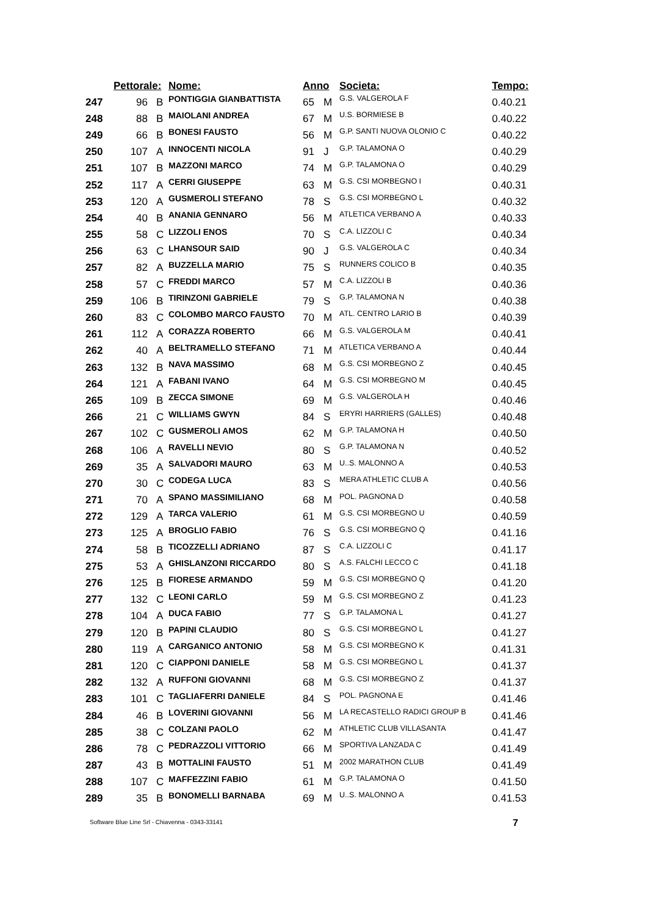| | Pettorale: | | Nome: | Anno | | Societa: | Tempo: |
| --- | --- | --- | --- | --- | --- | --- | --- |
| 247 | 96 | B | PONTIGGIA GIANBATTISTA | 65 | M | G.S. VALGEROLA F | 0.40.21 |
| 248 | 88 | B | MAIOLANI ANDREA | 67 | M | U.S. BORMIESE B | 0.40.22 |
| 249 | 66 | B | BONESI FAUSTO | 56 | M | G.P. SANTI NUOVA OLONIO C | 0.40.22 |
| 250 | 107 | A | INNOCENTI NICOLA | 91 | J | G.P. TALAMONA O | 0.40.29 |
| 251 | 107 | B | MAZZONI MARCO | 74 | M | G.P. TALAMONA O | 0.40.29 |
| 252 | 117 | A | CERRI GIUSEPPE | 63 | M | G.S. CSI MORBEGNO I | 0.40.31 |
| 253 | 120 | A | GUSMEROLI STEFANO | 78 | S | G.S. CSI MORBEGNO L | 0.40.32 |
| 254 | 40 | B | ANANIA GENNARO | 56 | M | ATLETICA VERBANO A | 0.40.33 |
| 255 | 58 | C | LIZZOLI ENOS | 70 | S | C.A. LIZZOLI C | 0.40.34 |
| 256 | 63 | C | LHANSOUR SAID | 90 | J | G.S. VALGEROLA C | 0.40.34 |
| 257 | 82 | A | BUZZELLA MARIO | 75 | S | RUNNERS COLICO B | 0.40.35 |
| 258 | 57 | C | FREDDI MARCO | 57 | M | C.A. LIZZOLI B | 0.40.36 |
| 259 | 106 | B | TIRINZONI GABRIELE | 79 | S | G.P. TALAMONA N | 0.40.38 |
| 260 | 83 | C | COLOMBO MARCO FAUSTO | 70 | M | ATL. CENTRO LARIO B | 0.40.39 |
| 261 | 112 | A | CORAZZA ROBERTO | 66 | M | G.S. VALGEROLA M | 0.40.41 |
| 262 | 40 | A | BELTRAMELLO STEFANO | 71 | M | ATLETICA VERBANO A | 0.40.44 |
| 263 | 132 | B | NAVA MASSIMO | 68 | M | G.S. CSI MORBEGNO Z | 0.40.45 |
| 264 | 121 | A | FABANI IVANO | 64 | M | G.S. CSI MORBEGNO M | 0.40.45 |
| 265 | 109 | B | ZECCA SIMONE | 69 | M | G.S. VALGEROLA H | 0.40.46 |
| 266 | 21 | C | WILLIAMS GWYN | 84 | S | ERYRI HARRIERS (GALLES) | 0.40.48 |
| 267 | 102 | C | GUSMEROLI AMOS | 62 | M | G.P. TALAMONA H | 0.40.50 |
| 268 | 106 | A | RAVELLI NEVIO | 80 | S | G.P. TALAMONA N | 0.40.52 |
| 269 | 35 | A | SALVADORI MAURO | 63 | M | U..S. MALONNO A | 0.40.53 |
| 270 | 30 | C | CODEGA LUCA | 83 | S | MERA ATHLETIC CLUB A | 0.40.56 |
| 271 | 70 | A | SPANO MASSIMILIANO | 68 | M | POL. PAGNONA D | 0.40.58 |
| 272 | 129 | A | TARCA VALERIO | 61 | M | G.S. CSI MORBEGNO U | 0.40.59 |
| 273 | 125 | A | BROGLIO FABIO | 76 | S | G.S. CSI MORBEGNO Q | 0.41.16 |
| 274 | 58 | B | TICOZZELLI ADRIANO | 87 | S | C.A. LIZZOLI C | 0.41.17 |
| 275 | 53 | A | GHISLANZONI RICCARDO | 80 | S | A.S. FALCHI LECCO C | 0.41.18 |
| 276 | 125 | B | FIORESE ARMANDO | 59 | M | G.S. CSI MORBEGNO Q | 0.41.20 |
| 277 | 132 | C | LEONI CARLO | 59 | M | G.S. CSI MORBEGNO Z | 0.41.23 |
| 278 | 104 | A | DUCA FABIO | 77 | S | G.P. TALAMONA L | 0.41.27 |
| 279 | 120 | B | PAPINI CLAUDIO | 80 | S | G.S. CSI MORBEGNO L | 0.41.27 |
| 280 | 119 | A | CARGANICO ANTONIO | 58 | M | G.S. CSI MORBEGNO K | 0.41.31 |
| 281 | 120 | C | CIAPPONI DANIELE | 58 | M | G.S. CSI MORBEGNO L | 0.41.37 |
| 282 | 132 | A | RUFFONI GIOVANNI | 68 | M | G.S. CSI MORBEGNO Z | 0.41.37 |
| 283 | 101 | C | TAGLIAFERRI DANIELE | 84 | S | POL. PAGNONA E | 0.41.46 |
| 284 | 46 | B | LOVERINI GIOVANNI | 56 | M | LA RECASTELLO RADICI GROUP B | 0.41.46 |
| 285 | 38 | C | COLZANI PAOLO | 62 | M | ATHLETIC CLUB VILLASANTA | 0.41.47 |
| 286 | 78 | C | PEDRAZZOLI VITTORIO | 66 | M | SPORTIVA LANZADA C | 0.41.49 |
| 287 | 43 | B | MOTTALINI FAUSTO | 51 | M | 2002 MARATHON CLUB | 0.41.49 |
| 288 | 107 | C | MAFFEZZINI FABIO | 61 | M | G.P. TALAMONA O | 0.41.50 |
| 289 | 35 | B | BONOMELLI BARNABA | 69 | M | U..S. MALONNO A | 0.41.53 |
Software Blue Line Srl - Chiavenna - 0343-33141
7